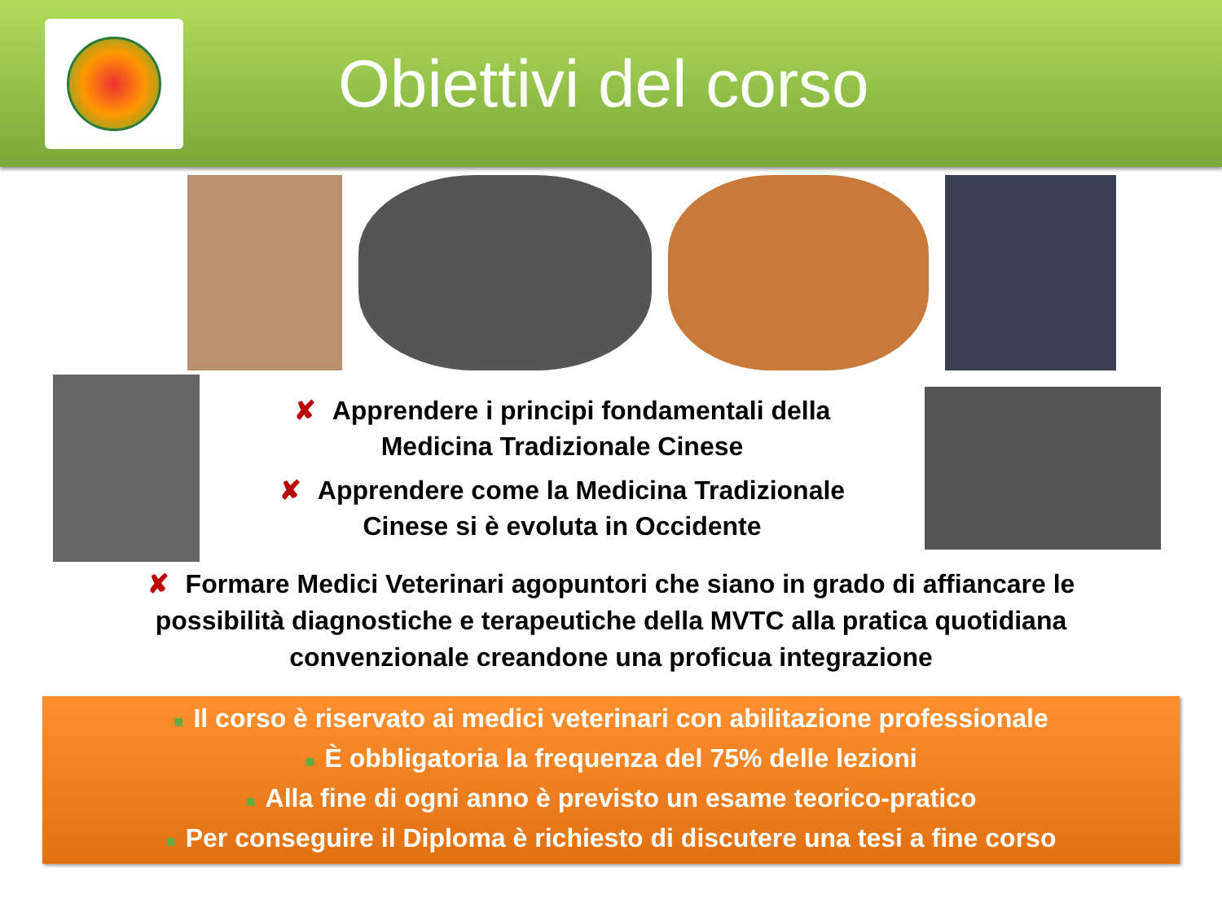Obiettivi del corso
✘ Apprendere i principi fondamentali della
Medicina Tradizionale Cinese
✘ Apprendere come la Medicina Tradizionale
Cinese si è evoluta in Occidente
✘ Formare Medici Veterinari agopuntori che siano in grado di affiancare le possibilità diagnostiche e terapeutiche della MVTC alla pratica quotidiana convenzionale creandone una proficua integrazione
■ Il corso è riservato ai medici veterinari con abilitazione professionale
■ È obbligatoria la frequenza del 75% delle lezioni
■ Alla fine di ogni anno è previsto un esame teorico-pratico
■ Per conseguire il Diploma è richiesto di discutere una tesi a fine corso